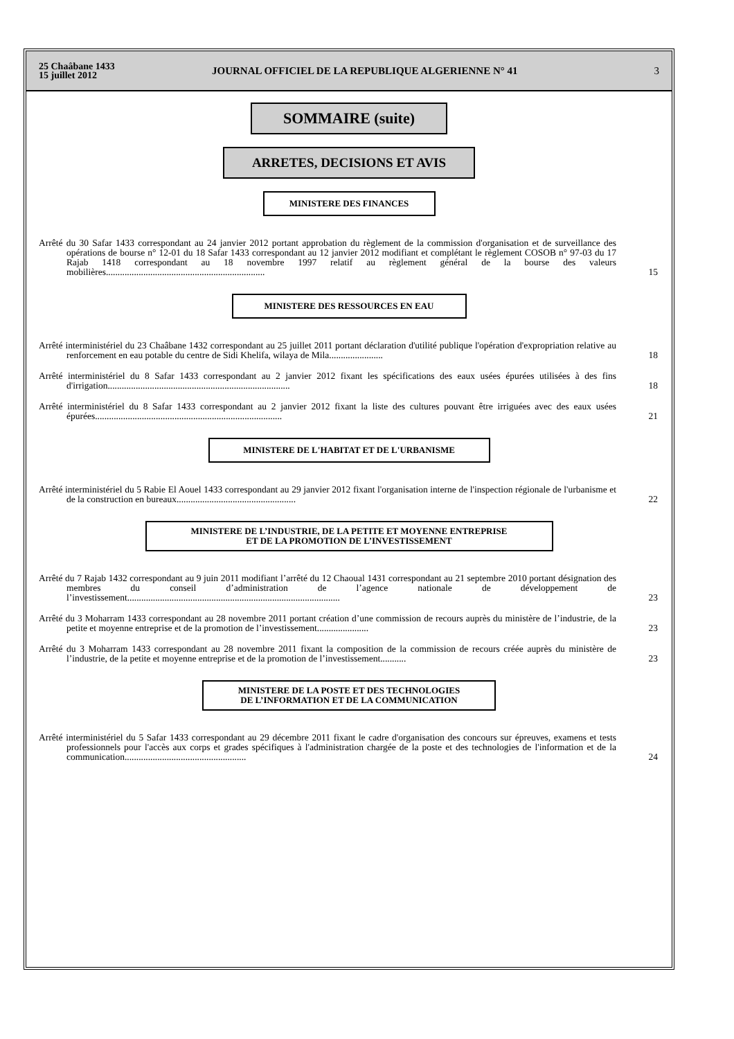25 Chaâbane 1433
15 juillet 2012
JOURNAL OFFICIEL DE LA REPUBLIQUE ALGERIENNE N° 41
3
SOMMAIRE (suite)
ARRETES, DECISIONS ET AVIS
MINISTERE DES FINANCES
Arrêté du 30 Safar 1433 correspondant au 24 janvier 2012 portant approbation du règlement de la commission d'organisation et de surveillance des opérations de bourse n° 12-01 du 18 Safar 1433 correspondant au 12 janvier 2012 modifiant et complétant le règlement COSOB n° 97-03 du 17 Rajab 1418 correspondant au 18 novembre 1997 relatif au règlement général de la bourse des valeurs mobilières....................................................................
15
MINISTERE DES RESSOURCES EN EAU
Arrêté interministériel du 23 Chaâbane 1432 correspondant au 25 juillet 2011 portant déclaration d'utilité publique l'opération d'expropriation relative au renforcement en eau potable du centre de Sidi Khelifa, wilaya de Mila.......................
18
Arrêté interministériel du 8 Safar 1433 correspondant au 2 janvier 2012 fixant les spécifications des eaux usées épurées utilisées à des fins d'irrigation..............................................................................
18
Arrêté interministériel du 8 Safar 1433 correspondant au 2 janvier 2012 fixant la liste des cultures pouvant être irriguées avec des eaux usées épurées................................................................................
21
MINISTERE DE L'HABITAT ET DE L'URBANISME
Arrêté interministériel du 5 Rabie El Aouel 1433 correspondant au 29 janvier 2012 fixant l'organisation interne de l'inspection régionale de l'urbanisme et de la construction en bureaux...................................................
22
MINISTERE DE L’INDUSTRIE, DE LA PETITE ET MOYENNE ENTREPRISE
ET DE LA PROMOTION DE L’INVESTISSEMENT
Arrêté du 7 Rajab 1432 correspondant au 9 juin 2011 modifiant l’arrêté du 12 Chaoual 1431 correspondant au 21 septembre 2010 portant désignation des membres du conseil d’administration de l’agence nationale de développement de l’investissement...........................................................................................
23
Arrêté du 3 Moharram 1433 correspondant au 28 novembre 2011 portant création d’une commission de recours auprès du ministère de l’industrie, de la petite et moyenne entreprise et de la promotion de l’investissement......................
23
Arrêté du 3 Moharram 1433 correspondant au 28 novembre 2011 fixant la composition de la commission de recours créée auprès du ministère de l’industrie, de la petite et moyenne entreprise et de la promotion de l’investissement...........
23
MINISTERE DE LA POSTE ET DES TECHNOLOGIES
DE L’INFORMATION ET DE LA COMMUNICATION
Arrêté interministériel du 5 Safar 1433 correspondant au 29 décembre 2011 fixant le cadre d'organisation des concours sur épreuves, examens et tests professionnels pour l'accès aux corps et grades spécifiques à l'administration chargée de la poste et des technologies de l'information et de la communication....................................................
24